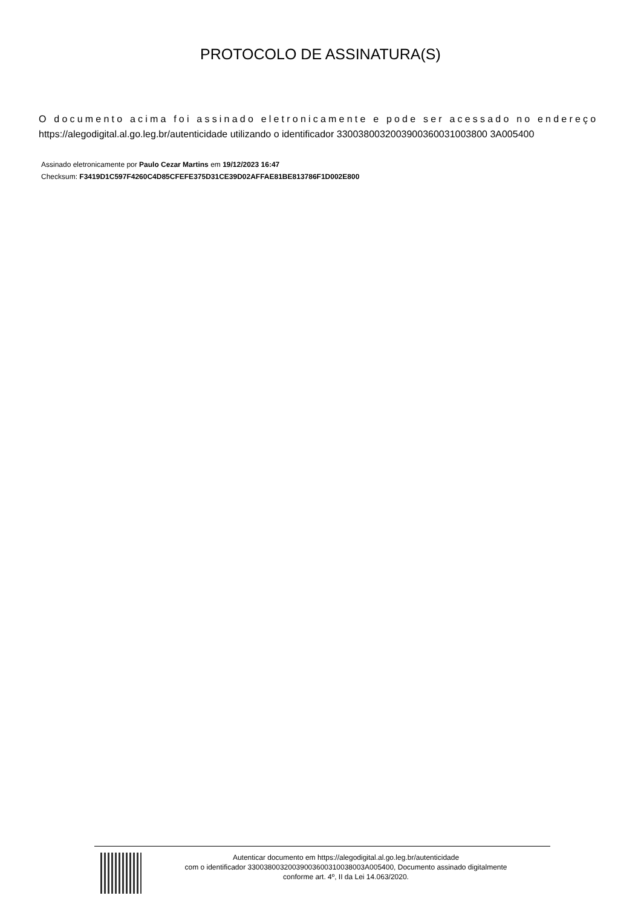PROTOCOLO DE ASSINATURA(S)
O documento acima foi assinado eletronicamente e pode ser acessado no endereço
https://alegodigital.al.go.leg.br/autenticidade utilizando o identificador 3300380032003900360031003800 3A005400
Assinado eletronicamente por Paulo Cezar Martins em 19/12/2023 16:47
Checksum: F3419D1C597F4260C4D85CFEFE375D31CE39D02AFFAE81BE813786F1D002E800
Autenticar documento em https://alegodigital.al.go.leg.br/autenticidade
com o identificador 33003800320039003600310038003A005400, Documento assinado digitalmente
conforme art. 4º, II da Lei 14.063/2020.